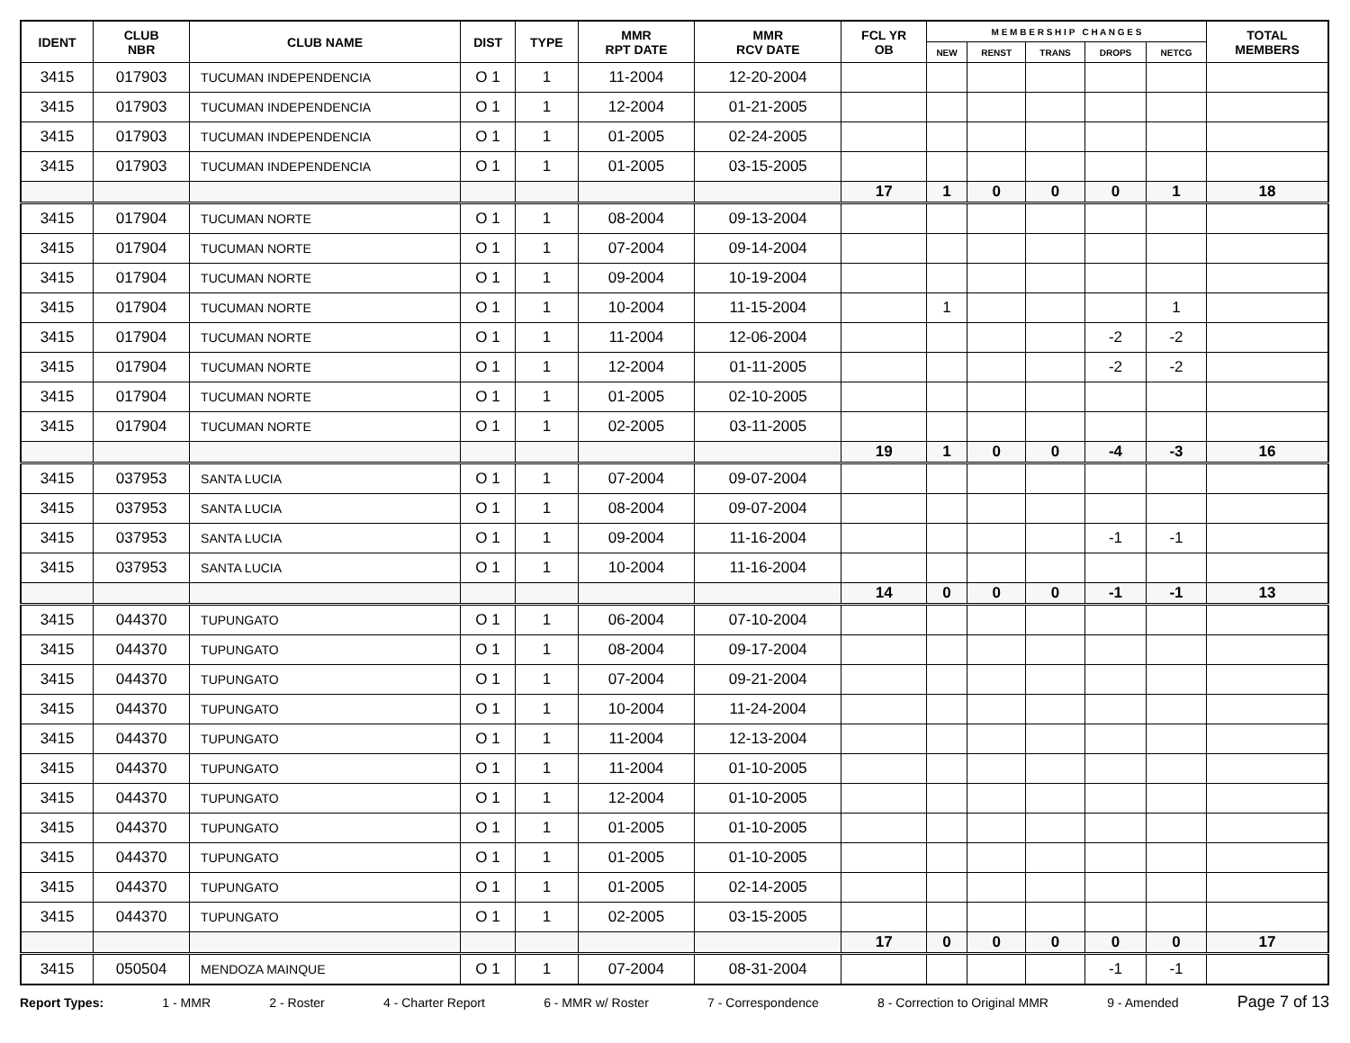| IDENT | CLUB NBR | CLUB NAME | DIST | TYPE | MMR RPT DATE | MMR RCV DATE | FCL YR OB | M E M B E R S H I P C H A N G E S | | | | | TOTAL MEMBERS |
| --- | --- | --- | --- | --- | --- | --- | --- | --- | --- | --- | --- | --- | --- |
| | | | | | | | | NEW | RENST | TRANS | DROPS | NETCG | |
| 3415 | 017903 | TUCUMAN INDEPENDENCIA | O 1 | 1 | 11-2004 | 12-20-2004 | | | | | | | |
| 3415 | 017903 | TUCUMAN INDEPENDENCIA | O 1 | 1 | 12-2004 | 01-21-2005 | | | | | | | |
| 3415 | 017903 | TUCUMAN INDEPENDENCIA | O 1 | 1 | 01-2005 | 02-24-2005 | | | | | | | |
| 3415 | 017903 | TUCUMAN INDEPENDENCIA | O 1 | 1 | 01-2005 | 03-15-2005 | | | | | | | |
| | | | | | | | 17 | 1 | 0 | 0 | 0 | 1 | 18 |
| 3415 | 017904 | TUCUMAN NORTE | O 1 | 1 | 08-2004 | 09-13-2004 | | | | | | | |
| 3415 | 017904 | TUCUMAN NORTE | O 1 | 1 | 07-2004 | 09-14-2004 | | | | | | | |
| 3415 | 017904 | TUCUMAN NORTE | O 1 | 1 | 09-2004 | 10-19-2004 | | | | | | | |
| 3415 | 017904 | TUCUMAN NORTE | O 1 | 1 | 10-2004 | 11-15-2004 | | 1 | | | | 1 | |
| 3415 | 017904 | TUCUMAN NORTE | O 1 | 1 | 11-2004 | 12-06-2004 | | | | | -2 | -2 | |
| 3415 | 017904 | TUCUMAN NORTE | O 1 | 1 | 12-2004 | 01-11-2005 | | | | | -2 | -2 | |
| 3415 | 017904 | TUCUMAN NORTE | O 1 | 1 | 01-2005 | 02-10-2005 | | | | | | | |
| 3415 | 017904 | TUCUMAN NORTE | O 1 | 1 | 02-2005 | 03-11-2005 | | | | | | | |
| | | | | | | | 19 | 1 | 0 | 0 | -4 | -3 | 16 |
| 3415 | 037953 | SANTA LUCIA | O 1 | 1 | 07-2004 | 09-07-2004 | | | | | | | |
| 3415 | 037953 | SANTA LUCIA | O 1 | 1 | 08-2004 | 09-07-2004 | | | | | | | |
| 3415 | 037953 | SANTA LUCIA | O 1 | 1 | 09-2004 | 11-16-2004 | | | | | -1 | -1 | |
| 3415 | 037953 | SANTA LUCIA | O 1 | 1 | 10-2004 | 11-16-2004 | | | | | | | |
| | | | | | | | 14 | 0 | 0 | 0 | -1 | -1 | 13 |
| 3415 | 044370 | TUPUNGATO | O 1 | 1 | 06-2004 | 07-10-2004 | | | | | | | |
| 3415 | 044370 | TUPUNGATO | O 1 | 1 | 08-2004 | 09-17-2004 | | | | | | | |
| 3415 | 044370 | TUPUNGATO | O 1 | 1 | 07-2004 | 09-21-2004 | | | | | | | |
| 3415 | 044370 | TUPUNGATO | O 1 | 1 | 10-2004 | 11-24-2004 | | | | | | | |
| 3415 | 044370 | TUPUNGATO | O 1 | 1 | 11-2004 | 12-13-2004 | | | | | | | |
| 3415 | 044370 | TUPUNGATO | O 1 | 1 | 11-2004 | 01-10-2005 | | | | | | | |
| 3415 | 044370 | TUPUNGATO | O 1 | 1 | 12-2004 | 01-10-2005 | | | | | | | |
| 3415 | 044370 | TUPUNGATO | O 1 | 1 | 01-2005 | 01-10-2005 | | | | | | | |
| 3415 | 044370 | TUPUNGATO | O 1 | 1 | 01-2005 | 01-10-2005 | | | | | | | |
| 3415 | 044370 | TUPUNGATO | O 1 | 1 | 01-2005 | 02-14-2005 | | | | | | | |
| 3415 | 044370 | TUPUNGATO | O 1 | 1 | 02-2005 | 03-15-2005 | | | | | | | |
| | | | | | | | 17 | 0 | 0 | 0 | 0 | 0 | 17 |
| 3415 | 050504 | MENDOZA MAINQUE | O 1 | 1 | 07-2004 | 08-31-2004 | | | | | -1 | -1 | |
Report Types: 1 - MMR 2 - Roster 4 - Charter Report 6 - MMR w/ Roster 7 - Correspondence 8 - Correction to Original MMR 9 - Amended Page 7 of 13